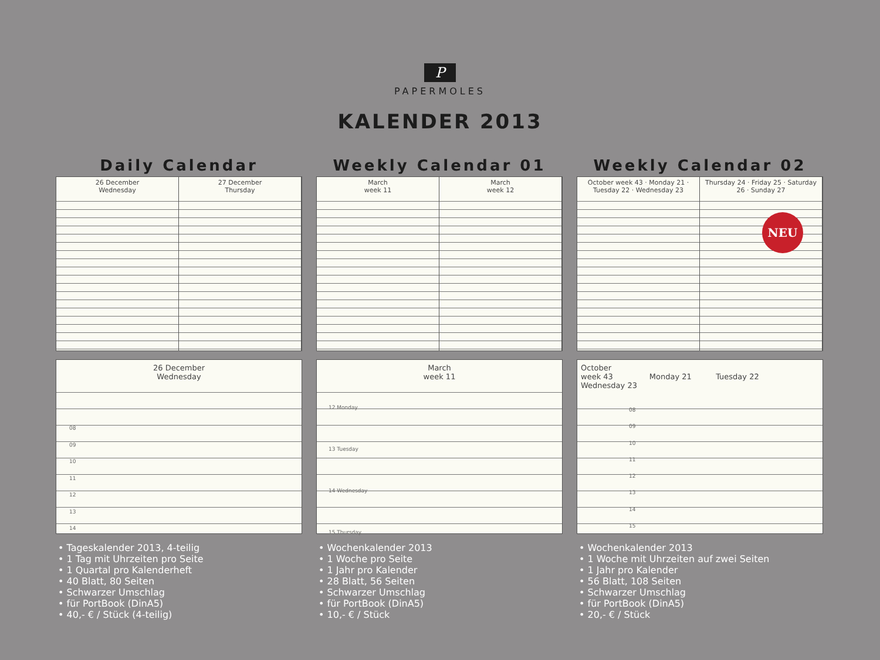P
PAPERMOLES
KALENDER 2013
Daily Calendar
26 December
Wednesday
27 December
Thursday
26 December
Wednesday
08
09
10
11
12
13
14
• Tageskalender 2013, 4-teilig
• 1 Tag mit Uhrzeiten pro Seite
• 1 Quartal pro Kalenderheft
• 40 Blatt, 80 Seiten
• Schwarzer Umschlag
• für PortBook (DinA5)
• 40,- € / Stück (4-teilig)
Weekly Calendar 01
March
week 11
March
week 12
March
week 11
12 Monday
13 Tuesday
14 Wednesday
15 Thursday
• Wochenkalender 2013
• 1 Woche pro Seite
• 1 Jahr pro Kalender
• 28 Blatt, 56 Seiten
• Schwarzer Umschlag
• für PortBook (DinA5)
• 10,- € / Stück
Weekly Calendar 02
October week 43 · Monday 21 · Tuesday 22 · Wednesday 23
Thursday 24 · Friday 25 · Saturday 26 · Sunday 27
NEU
October
week 43 Monday 21 Tuesday 22 Wednesday 23
08
09
10
11
12
13
14
15
• Wochenkalender 2013
• 1 Woche mit Uhrzeiten auf zwei Seiten
• 1 Jahr pro Kalender
• 56 Blatt, 108 Seiten
• Schwarzer Umschlag
• für PortBook (DinA5)
• 20,- € / Stück